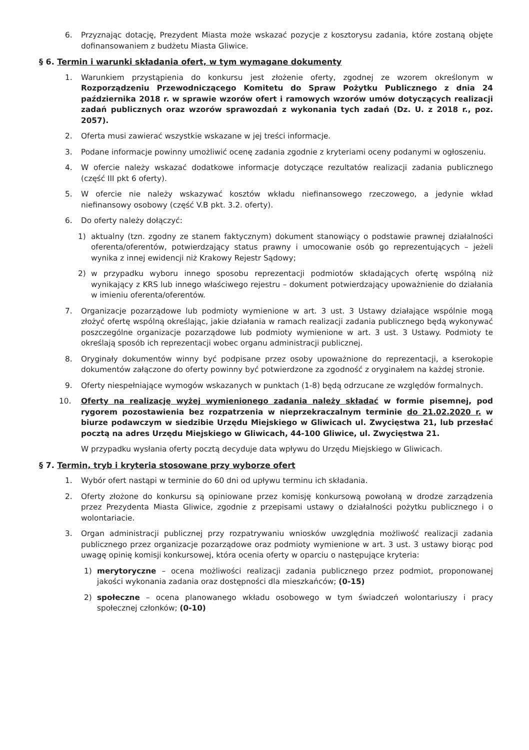6. Przyznając dotację, Prezydent Miasta może wskazać pozycje z kosztorysu zadania, które zostaną objęte dofinansowaniem z budżetu Miasta Gliwice.
§ 6. Termin i warunki składania ofert, w tym wymagane dokumenty
1. Warunkiem przystąpienia do konkursu jest złożenie oferty, zgodnej ze wzorem określonym w Rozporządzeniu Przewodniczącego Komitetu do Spraw Pożytku Publicznego z dnia 24 października 2018 r. w sprawie wzorów ofert i ramowych wzorów umów dotyczących realizacji zadań publicznych oraz wzorów sprawozdań z wykonania tych zadań (Dz. U. z 2018 r., poz. 2057).
2. Oferta musi zawierać wszystkie wskazane w jej treści informacje.
3. Podane informacje powinny umożliwić ocenę zadania zgodnie z kryteriami oceny podanymi w ogłoszeniu.
4. W ofercie należy wskazać dodatkowe informacje dotyczące rezultatów realizacji zadania publicznego (część III pkt 6 oferty).
5. W ofercie nie należy wskazywać kosztów wkładu niefinansowego rzeczowego, a jedynie wkład niefinansowy osobowy (część V.B pkt. 3.2. oferty).
6. Do oferty należy dołączyć:
1) aktualny (tzn. zgodny ze stanem faktycznym) dokument stanowiący o podstawie prawnej działalności oferenta/oferentów, potwierdzający status prawny i umocowanie osób go reprezentujących – jeżeli wynika z innej ewidencji niż Krakowy Rejestr Sądowy;
2) w przypadku wyboru innego sposobu reprezentacji podmiotów składających ofertę wspólną niż wynikający z KRS lub innego właściwego rejestru – dokument potwierdzający upoważnienie do działania w imieniu oferenta/oferentów.
7. Organizacje pozarządowe lub podmioty wymienione w art. 3 ust. 3 Ustawy działające wspólnie mogą złożyć ofertę wspólną określając, jakie działania w ramach realizacji zadania publicznego będą wykonywać poszczególne organizacje pozarządowe lub podmioty wymienione w art. 3 ust. 3 Ustawy. Podmioty te określają sposób ich reprezentacji wobec organu administracji publicznej.
8. Oryginały dokumentów winny być podpisane przez osoby upoważnione do reprezentacji, a kserokopie dokumentów załączone do oferty powinny być potwierdzone za zgodność z oryginałem na każdej stronie.
9. Oferty niespełniające wymogów wskazanych w punktach (1-8) będą odrzucane ze względów formalnych.
10. Oferty na realizację wyżej wymienionego zadania należy składać w formie pisemnej, pod rygorem pozostawienia bez rozpatrzenia w nieprzekraczalnym terminie do 21.02.2020 r. w biurze podawczym w siedzibie Urzędu Miejskiego w Gliwicach ul. Zwycięstwa 21, lub przesłać pocztą na adres Urzędu Miejskiego w Gliwicach, 44-100 Gliwice, ul. Zwycięstwa 21.
W przypadku wysłania oferty pocztą decyduje data wpływu do Urzędu Miejskiego w Gliwicach.
§ 7. Termin, tryb i kryteria stosowane przy wyborze ofert
1. Wybór ofert nastąpi w terminie do 60 dni od upływu terminu ich składania.
2. Oferty złożone do konkursu są opiniowane przez komisję konkursową powołaną w drodze zarządzenia przez Prezydenta Miasta Gliwice, zgodnie z przepisami ustawy o działalności pożytku publicznego i o wolontariacie.
3. Organ administracji publicznej przy rozpatrywaniu wniosków uwzględnia możliwość realizacji zadania publicznego przez organizacje pozarządowe oraz podmioty wymienione w art. 3 ust. 3 ustawy biorąc pod uwagę opinię komisji konkursowej, która ocenia oferty w oparciu o następujące kryteria:
1) merytoryczne – ocena możliwości realizacji zadania publicznego przez podmiot, proponowanej jakości wykonania zadania oraz dostępności dla mieszkańców; (0-15)
2) społeczne – ocena planowanego wkładu osobowego w tym świadczeń wolontariuszy i pracy społecznej członków; (0-10)